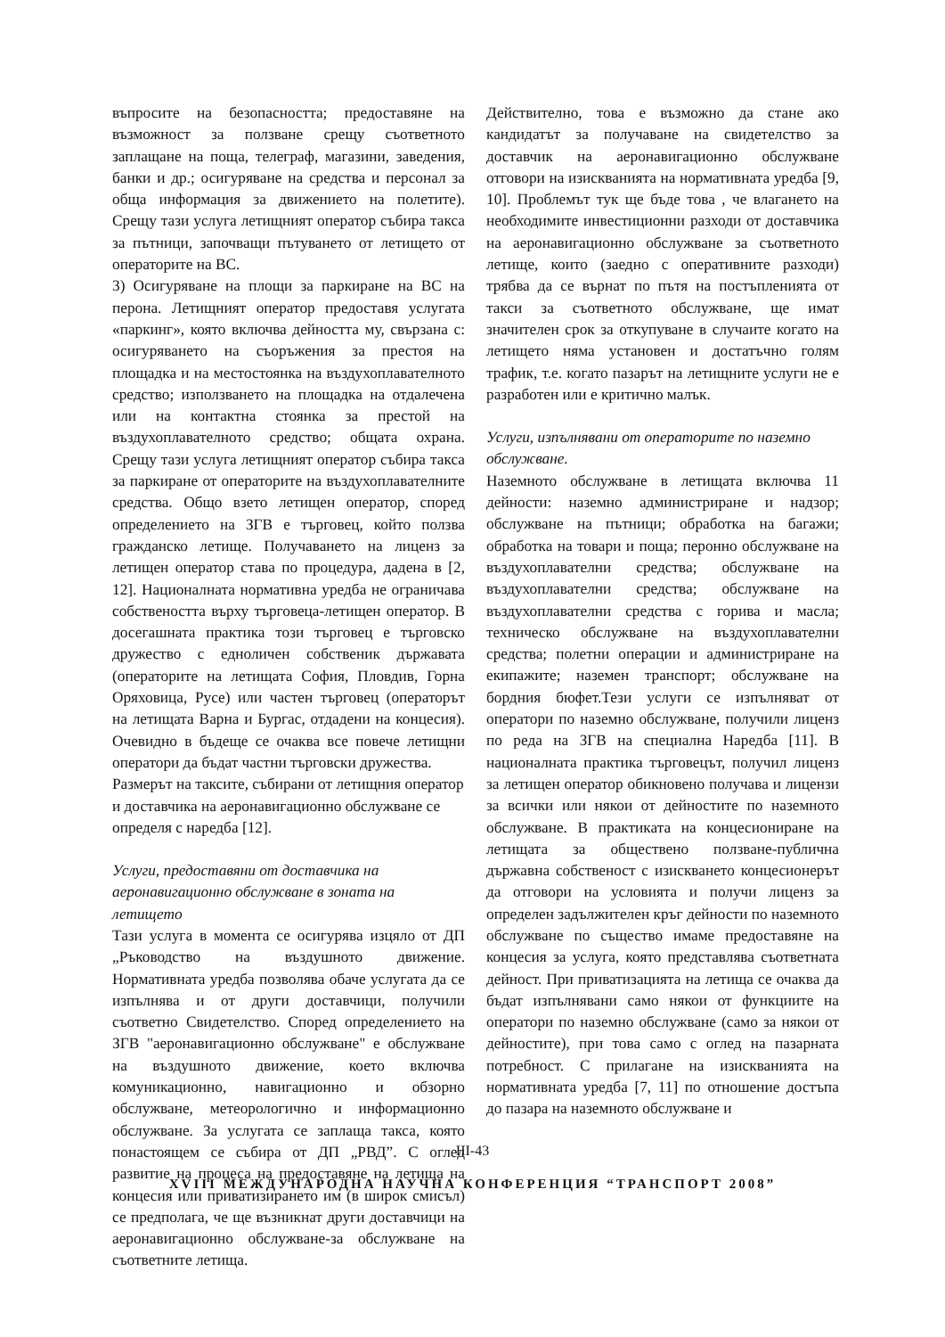въпросите на безопасността; предоставяне на възможност за ползване срещу съответното заплащане на поща, телеграф, магазини, заведения, банки и др.; осигуряване на средства и персонал за обща информация за движението на полетите). Срещу тази услуга летищният оператор събира такса за пътници, започващи пътуването от летището от операторите на ВС.
3) Осигуряване на площи за паркиране на ВС на перона. Летищният оператор предоставя услугата «паркинг», която включва дейността му, свързана с: осигуряването на съоръжения за престоя на площадка и на местостоянка на въздухоплавателното средство; използването на площадка на отдалечена или на контактна стоянка за престой на въздухоплавателното средство; общата охрана. Срещу тази услуга летищният оператор събира такса за паркиране от операторите на въздухоплавателните средства. Общо взето летищен оператор, според определението на ЗГВ е търговец, който ползва гражданско летище. Получаването на лиценз за летищен оператор става по процедура, дадена в [2, 12]. Националната нормативна уредба не ограничава собствеността върху търговеца-летищен оператор. В досегашната практика този търговец е търговско дружество с едноличен собственик държавата (операторите на летищата София, Пловдив, Горна Оряховица, Русе) или частен търговец (операторът на летищата Варна и Бургас, отдадени на концесия). Очевидно в бъдеще се очаква все повече летищни оператори да бъдат частни търговски дружества.
Размерът на таксите, събирани от летищния оператор и доставчика на аеронавигационно обслужване се определя с наредба [12].
Услуги, предоставяни от доставчика на аеронавигационно обслужване в зоната на летището
Тази услуга в момента се осигурява изцяло от ДП „Ръководство на въздушното движение. Нормативната уредба позволява обаче услугата да се изпълнява и от други доставчици, получили съответно Свидетелство. Според определението на ЗГВ "аеронавигационно обслужване" е обслужване на въздушното движение, което включва комуникационно, навигационно и обзорно обслужване, метеорологично и информационно обслужване. За услугата се заплаща такса, която понастоящем се събира от ДП „РВД”. С оглед развитие на процеса на предоставяне на летища на концесия или приватизирането им (в широк смисъл) се предполага, че ще възникнат други доставчици на аеронавигационно обслужване-за обслужване на съответните летища.
Действително, това е възможно да стане ако кандидатът за получаване на свидетелство за доставчик на аеронавигационно обслужване отговори на изискванията на нормативната уредба [9, 10]. Проблемът тук ще бъде това , че влагането на необходимите инвестиционни разходи от доставчика на аеронавигационно обслужване за съответното летище, които (заедно с оперативните разходи) трябва да се върнат по пътя на постъпленията от такси за съответното обслужване, ще имат значителен срок за откупуване в случаите когато на летището няма установен и достатъчно голям трафик, т.е. когато пазарът на летищните услуги не е разработен или е критично малък.
Услуги, изпълнявани от операторите по наземно обслужване.
Наземното обслужване в летищата включва 11 дейности: наземно администриране и надзор; обслужване на пътници; обработка на багажи; обработка на товари и поща; перонно обслужване на въздухоплавателни средства; обслужване на въздухоплавателни средства; обслужване на въздухоплавателни средства с горива и масла; техническо обслужване на въздухоплавателни средства; полетни операции и администриране на екипажите; наземен транспорт; обслужване на бордния бюфет.Тези услуги се изпълняват от оператори по наземно обслужване, получили лиценз по реда на ЗГВ на специална Наредба [11]. В националната практика търговецът, получил лиценз за летищен оператор обикновено получава и лицензи за всички или някои от дейностите по наземното обслужване. В практиката на концесиониране на летищата за обществено ползване-публична държавна собственост с изискването концесионерът да отговори на условията и получи лиценз за определен задължителен кръг дейности по наземното обслужване по същество имаме предоставяне на концесия за услуга, която представлява съответната дейност. При приватизацията на летища се очаква да бъдат изпълнявани само някои от функциите на оператори по наземно обслужване (само за някои от дейностите), при това само с оглед на пазарната потребност. С прилагане на изискванията на нормативната уредба [7, 11] по отношение достъпа до пазара на наземното обслужване и
III-43
XVIII МЕЖДУНАРОДНА НАУЧНА КОНФЕРЕНЦИЯ “ТРАНСПОРТ 2008”